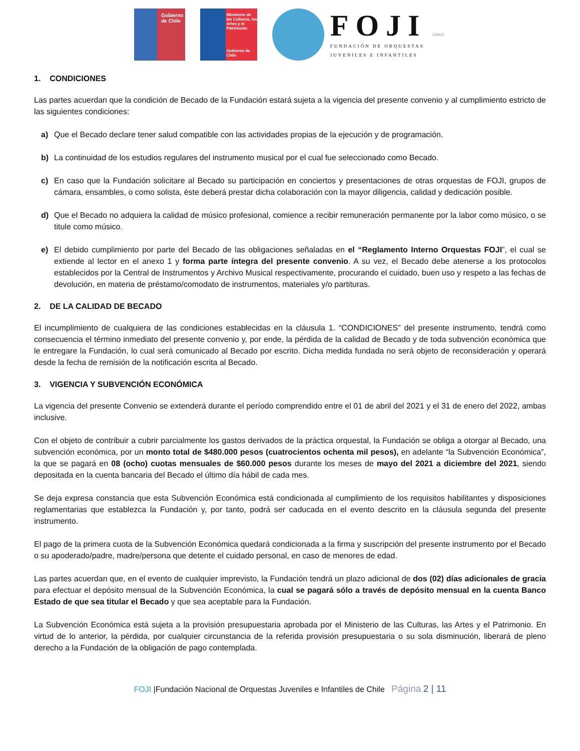Gobierno de Chile
Ministerio de las Culturas, las Artes y el Patrimonio
Gobierno de Chile
FOJI
FUNDACIÓN DE ORQUESTAS
JUVENILES E INFANTILES
CHILE
1. CONDICIONES
Las partes acuerdan que la condición de Becado de la Fundación estará sujeta a la vigencia del presente convenio y al cumplimiento estricto de las siguientes condiciones:
a) Que el Becado declare tener salud compatible con las actividades propias de la ejecución y de programación.
b) La continuidad de los estudios regulares del instrumento musical por el cual fue seleccionado como Becado.
c) En caso que la Fundación solicitare al Becado su participación en conciertos y presentaciones de otras orquestas de FOJI, grupos de cámara, ensambles, o como solista, éste deberá prestar dicha colaboración con la mayor diligencia, calidad y dedicación posible.
d) Que el Becado no adquiera la calidad de músico profesional, comience a recibir remuneración permanente por la labor como músico, o se titule como músico.
e) El debido cumplimiento por parte del Becado de las obligaciones señaladas en el “Reglamento Interno Orquestas FOJI”, el cual se extiende al lector en el anexo 1 y forma parte íntegra del presente convenio. A su vez, el Becado debe atenerse a los protocolos establecidos por la Central de Instrumentos y Archivo Musical respectivamente, procurando el cuidado, buen uso y respeto a las fechas de devolución, en materia de préstamo/comodato de instrumentos, materiales y/o partituras.
2. DE LA CALIDAD DE BECADO
El incumplimiento de cualquiera de las condiciones establecidas en la cláusula 1. “CONDICIONES” del presente instrumento, tendrá como consecuencia el término inmediato del presente convenio y, por ende, la pérdida de la calidad de Becado y de toda subvención económica que le entregare la Fundación, lo cual será comunicado al Becado por escrito. Dicha medida fundada no será objeto de reconsideración y operará desde la fecha de remisión de la notificación escrita al Becado.
3. VIGENCIA Y SUBVENCIÓN ECONÓMICA
La vigencia del presente Convenio se extenderá durante el período comprendido entre el 01 de abril del 2021 y el 31 de enero del 2022, ambas inclusive.
Con el objeto de contribuir a cubrir parcialmente los gastos derivados de la práctica orquestal, la Fundación se obliga a otorgar al Becado, una subvención económica, por un monto total de $480.000 pesos (cuatrocientos ochenta mil pesos), en adelante “la Subvención Económica”, la que se pagará en 08 (ocho) cuotas mensuales de $60.000 pesos durante los meses de mayo del 2021 a diciembre del 2021, siendo depositada en la cuenta bancaria del Becado el último día hábil de cada mes.
Se deja expresa constancia que esta Subvención Económica está condicionada al cumplimiento de los requisitos habilitantes y disposiciones reglamentarias que establezca la Fundación y, por tanto, podrá ser caducada en el evento descrito en la cláusula segunda del presente instrumento.
El pago de la primera cuota de la Subvención Económica quedará condicionada a la firma y suscripción del presente instrumento por el Becado o su apoderado/padre, madre/persona que detente el cuidado personal, en caso de menores de edad.
Las partes acuerdan que, en el evento de cualquier imprevisto, la Fundación tendrá un plazo adicional de dos (02) días adicionales de gracia para efectuar el depósito mensual de la Subvención Económica, la cual se pagará sólo a través de depósito mensual en la cuenta Banco Estado de que sea titular el Becado y que sea aceptable para la Fundación.
La Subvención Económica está sujeta a la provisión presupuestaria aprobada por el Ministerio de las Culturas, las Artes y el Patrimonio. En virtud de lo anterior, la pérdida, por cualquier circunstancia de la referida provisión presupuestaria o su sola disminución, liberará de pleno derecho a la Fundación de la obligación de pago contemplada.
FOJI |Fundación Nacional de Orquestas Juveniles e Infantiles de Chile Página 2 | 11